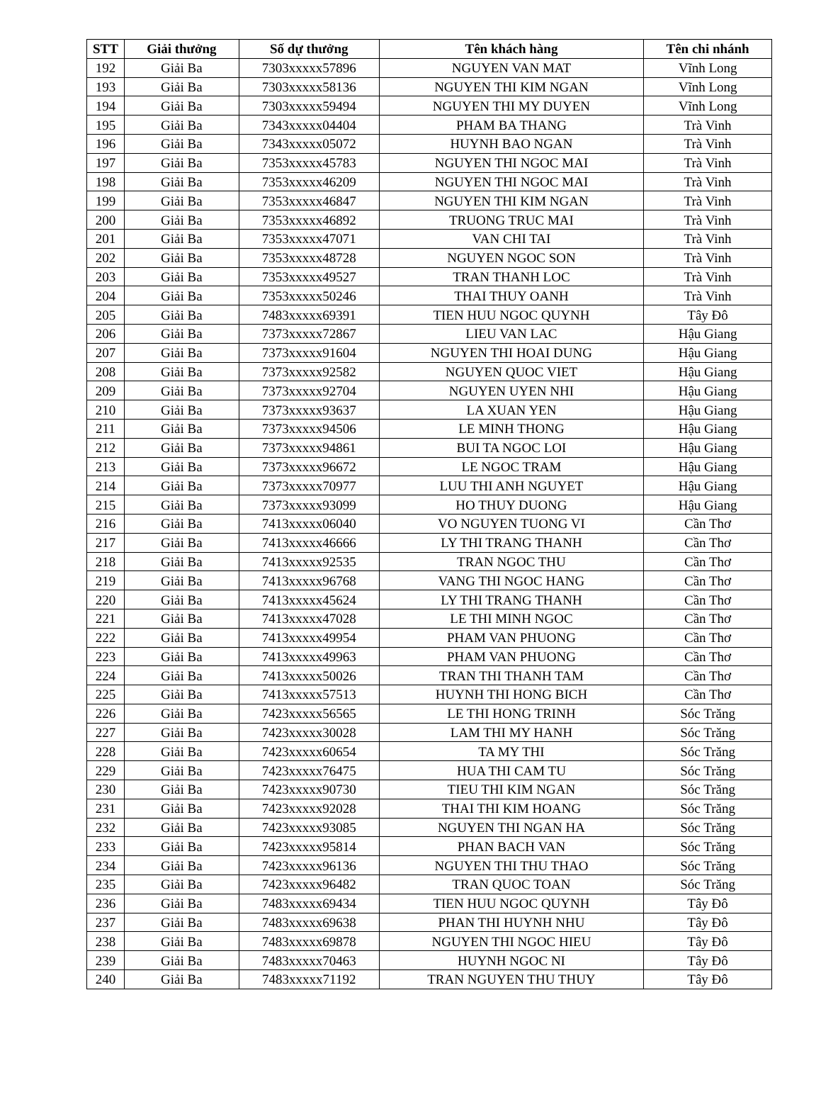| STT | Giải thưởng | Số dự thưởng | Tên khách hàng | Tên chi nhánh |
| --- | --- | --- | --- | --- |
| 192 | Giải Ba | 7303xxxxx57896 | NGUYEN VAN MAT | Vĩnh Long |
| 193 | Giải Ba | 7303xxxxx58136 | NGUYEN THI KIM NGAN | Vĩnh Long |
| 194 | Giải Ba | 7303xxxxx59494 | NGUYEN THI MY DUYEN | Vĩnh Long |
| 195 | Giải Ba | 7343xxxxx04404 | PHAM BA THANG | Trà Vinh |
| 196 | Giải Ba | 7343xxxxx05072 | HUYNH BAO NGAN | Trà Vinh |
| 197 | Giải Ba | 7353xxxxx45783 | NGUYEN THI NGOC MAI | Trà Vinh |
| 198 | Giải Ba | 7353xxxxx46209 | NGUYEN THI NGOC MAI | Trà Vinh |
| 199 | Giải Ba | 7353xxxxx46847 | NGUYEN THI KIM NGAN | Trà Vinh |
| 200 | Giải Ba | 7353xxxxx46892 | TRUONG TRUC MAI | Trà Vinh |
| 201 | Giải Ba | 7353xxxxx47071 | VAN CHI TAI | Trà Vinh |
| 202 | Giải Ba | 7353xxxxx48728 | NGUYEN NGOC SON | Trà Vinh |
| 203 | Giải Ba | 7353xxxxx49527 | TRAN THANH LOC | Trà Vinh |
| 204 | Giải Ba | 7353xxxxx50246 | THAI THUY OANH | Trà Vinh |
| 205 | Giải Ba | 7483xxxxx69391 | TIEN HUU NGOC QUYNH | Tây Đô |
| 206 | Giải Ba | 7373xxxxx72867 | LIEU VAN LAC | Hậu Giang |
| 207 | Giải Ba | 7373xxxxx91604 | NGUYEN THI HOAI DUNG | Hậu Giang |
| 208 | Giải Ba | 7373xxxxx92582 | NGUYEN QUOC VIET | Hậu Giang |
| 209 | Giải Ba | 7373xxxxx92704 | NGUYEN UYEN NHI | Hậu Giang |
| 210 | Giải Ba | 7373xxxxx93637 | LA XUAN YEN | Hậu Giang |
| 211 | Giải Ba | 7373xxxxx94506 | LE MINH THONG | Hậu Giang |
| 212 | Giải Ba | 7373xxxxx94861 | BUI TA NGOC LOI | Hậu Giang |
| 213 | Giải Ba | 7373xxxxx96672 | LE NGOC TRAM | Hậu Giang |
| 214 | Giải Ba | 7373xxxxx70977 | LUU THI ANH NGUYET | Hậu Giang |
| 215 | Giải Ba | 7373xxxxx93099 | HO THUY DUONG | Hậu Giang |
| 216 | Giải Ba | 7413xxxxx06040 | VO NGUYEN TUONG VI | Cần Thơ |
| 217 | Giải Ba | 7413xxxxx46666 | LY THI TRANG THANH | Cần Thơ |
| 218 | Giải Ba | 7413xxxxx92535 | TRAN NGOC THU | Cần Thơ |
| 219 | Giải Ba | 7413xxxxx96768 | VANG THI NGOC HANG | Cần Thơ |
| 220 | Giải Ba | 7413xxxxx45624 | LY THI TRANG THANH | Cần Thơ |
| 221 | Giải Ba | 7413xxxxx47028 | LE THI MINH NGOC | Cần Thơ |
| 222 | Giải Ba | 7413xxxxx49954 | PHAM VAN PHUONG | Cần Thơ |
| 223 | Giải Ba | 7413xxxxx49963 | PHAM VAN PHUONG | Cần Thơ |
| 224 | Giải Ba | 7413xxxxx50026 | TRAN THI THANH TAM | Cần Thơ |
| 225 | Giải Ba | 7413xxxxx57513 | HUYNH THI HONG BICH | Cần Thơ |
| 226 | Giải Ba | 7423xxxxx56565 | LE THI HONG TRINH | Sóc Trăng |
| 227 | Giải Ba | 7423xxxxx30028 | LAM THI MY HANH | Sóc Trăng |
| 228 | Giải Ba | 7423xxxxx60654 | TA MY THI | Sóc Trăng |
| 229 | Giải Ba | 7423xxxxx76475 | HUA THI CAM TU | Sóc Trăng |
| 230 | Giải Ba | 7423xxxxx90730 | TIEU THI KIM NGAN | Sóc Trăng |
| 231 | Giải Ba | 7423xxxxx92028 | THAI THI KIM HOANG | Sóc Trăng |
| 232 | Giải Ba | 7423xxxxx93085 | NGUYEN THI NGAN HA | Sóc Trăng |
| 233 | Giải Ba | 7423xxxxx95814 | PHAN BACH VAN | Sóc Trăng |
| 234 | Giải Ba | 7423xxxxx96136 | NGUYEN THI THU THAO | Sóc Trăng |
| 235 | Giải Ba | 7423xxxxx96482 | TRAN QUOC TOAN | Sóc Trăng |
| 236 | Giải Ba | 7483xxxxx69434 | TIEN HUU NGOC QUYNH | Tây Đô |
| 237 | Giải Ba | 7483xxxxx69638 | PHAN THI HUYNH NHU | Tây Đô |
| 238 | Giải Ba | 7483xxxxx69878 | NGUYEN THI NGOC HIEU | Tây Đô |
| 239 | Giải Ba | 7483xxxxx70463 | HUYNH NGOC NI | Tây Đô |
| 240 | Giải Ba | 7483xxxxx71192 | TRAN NGUYEN THU THUY | Tây Đô |